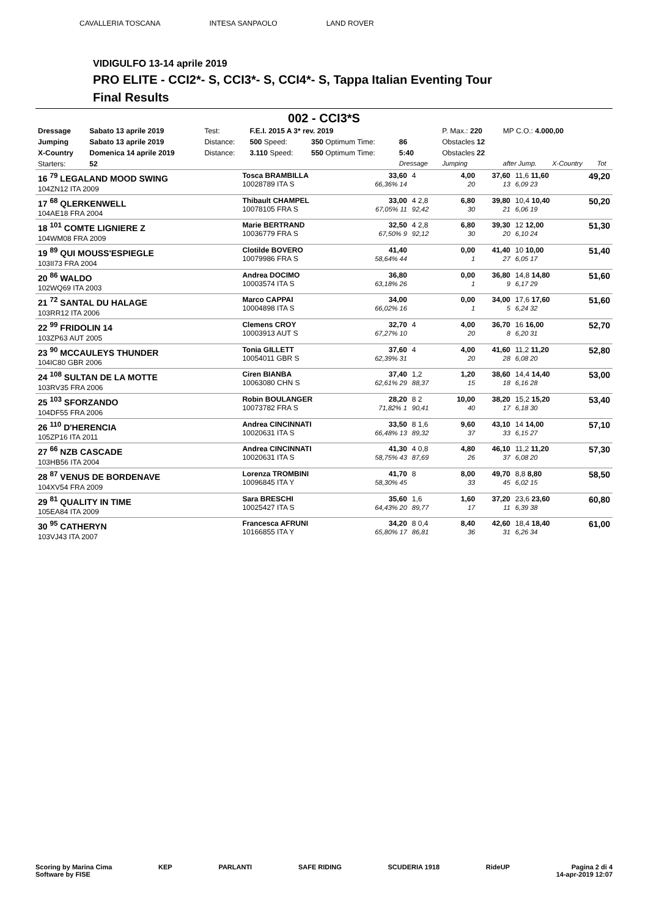CAVALLERIA TOSCANA INTESA SANPAOLO LAND ROVER
VIDIGULFO 13-14 aprile 2019
PRO ELITE - CCI2*- S, CCI3*- S, CCI4*- S, Tappa Italian Eventing Tour
Final Results
002 - CCI3*S
| Dressage | Sabato 13 aprile 2019 | Test: | F.E.I. 2015 A 3* rev. 2019 | | | P. Max.: 220 | MP C.O.: 4.000,00 | | |
| Jumping | Sabato 13 aprile 2019 | Distance: | 500 Speed: | 350 Optimum Time: | 86 | Obstacles 12 | | | |
| X-Country | Domenica 14 aprile 2019 | Distance: | 3.110 Speed: | 550 Optimum Time: | 5:40 | Obstacles 22 | | | |
| Starters: | 52 | | | | Dressage | Jumping | after Jump. | X-Country | Tot |
| 16 <sup>79</sup> LEGALAND MOOD SWING 104ZN12 ITA 2009 | Tosca BRAMBILLA 10028789 ITA S | 33,60 66,36% 14 | 4 | 4,00 20 | 37,60 13 | 11,6 11,60 6,09 23 | 49,20 |
| 17 <sup>68</sup> QLERKENWELL 104AE18 FRA 2004 | Thibault CHAMPEL 10078105 FRA S | 33,00 67,05% 11 | 4 2,8 92,42 | 6,80 30 | 39,80 21 | 10,4 10,40 6,06 19 | 50,20 |
| 18 <sup>101</sup> COMTE LIGNIERE Z 104WM08 FRA 2009 | Marie BERTRAND 10036779 FRA S | 32,50 67,50% 9 | 4 2,8 92,12 | 6,80 30 | 39,30 20 | 12 12,00 6,10 24 | 51,30 |
| 19 <sup>89</sup> QUI MOUSS'ESPIEGLE 103II73 FRA 2004 | Clotilde BOVERO 10079986 FRA S | 41,40 58,64% 44 | | 0,00 1 | 41,40 27 | 10 10,00 6,05 17 | 51,40 |
| 20 <sup>86</sup> WALDO 102WQ69 ITA 2003 | Andrea DOCIMO 10003574 ITA S | 36,80 63,18% 26 | | 0,00 1 | 36,80 9 | 14,8 14,80 6,17 29 | 51,60 |
| 21 <sup>72</sup> SANTAL DU HALAGE 103RR12 ITA 2006 | Marco CAPPAI 10004898 ITA S | 34,00 66,02% 16 | | 0,00 1 | 34,00 5 | 17,6 17,60 6,24 32 | 51,60 |
| 22 <sup>99</sup> FRIDOLIN 14 103ZP63 AUT 2005 | Clemens CROY 10003913 AUT S | 32,70 67,27% 10 | 4 | 4,00 20 | 36,70 8 | 16 16,00 6,20 31 | 52,70 |
| 23 <sup>90</sup> MCCAULEYS THUNDER 104IC80 GBR 2006 | Tonia GILLETT 10054011 GBR S | 37,60 62,39% 31 | 4 | 4,00 20 | 41,60 28 | 11,2 11,20 6,08 20 | 52,80 |
| 24 <sup>108</sup> SULTAN DE LA MOTTE 103RV35 FRA 2006 | Ciren BIANBA 10063080 CHN S | 37,40 62,61% 29 | 1,2 88,37 | 1,20 15 | 38,60 18 | 14,4 14,40 6,16 28 | 53,00 |
| 25 <sup>103</sup> SFORZANDO 104DF55 FRA 2006 | Robin BOULANGER 10073782 FRA S | 28,20 71,82% 1 | 8 2 90,41 | 10,00 40 | 38,20 17 | 15,2 15,20 6,18 30 | 53,40 |
| 26 <sup>110</sup> D'HERENCIA 105ZP16 ITA 2011 | Andrea CINCINNATI 10020631 ITA S | 33,50 66,48% 13 | 8 1,6 89,32 | 9,60 37 | 43,10 33 | 14 14,00 6,15 27 | 57,10 |
| 27 <sup>66</sup> NZB CASCADE 103HB56 ITA 2004 | Andrea CINCINNATI 10020631 ITA S | 41,30 58,75% 43 | 4 0,8 87,69 | 4,80 26 | 46,10 37 | 11,2 11,20 6,08 20 | 57,30 |
| 28 <sup>87</sup> VENUS DE BORDENAVE 104XV54 FRA 2009 | Lorenza TROMBINI 10096845 ITA Y | 41,70 58,30% 45 | 8 | 8,00 33 | 49,70 45 | 8,8 8,80 6,02 15 | 58,50 |
| 29 <sup>81</sup> QUALITY IN TIME 105EA84 ITA 2009 | Sara BRESCHI 10025427 ITA S | 35,60 64,43% 20 | 1,6 89,77 | 1,60 17 | 37,20 11 | 23,6 23,60 6,39 38 | 60,80 |
| 30 <sup>95</sup> CATHERYN 103VJ43 ITA 2007 | Francesca AFRUNI 10166855 ITA Y | 34,20 65,80% 17 | 8 0,4 86,81 | 8,40 36 | 42,60 31 | 18,4 18,40 6,26 34 | 61,00 |
Scoring by Marina Cima
Software by FISE KEP PARLANTI SAFE RIDING SCUDERIA 1918 RideUP Pagina 2 di 4
14-apr-2019 12:07